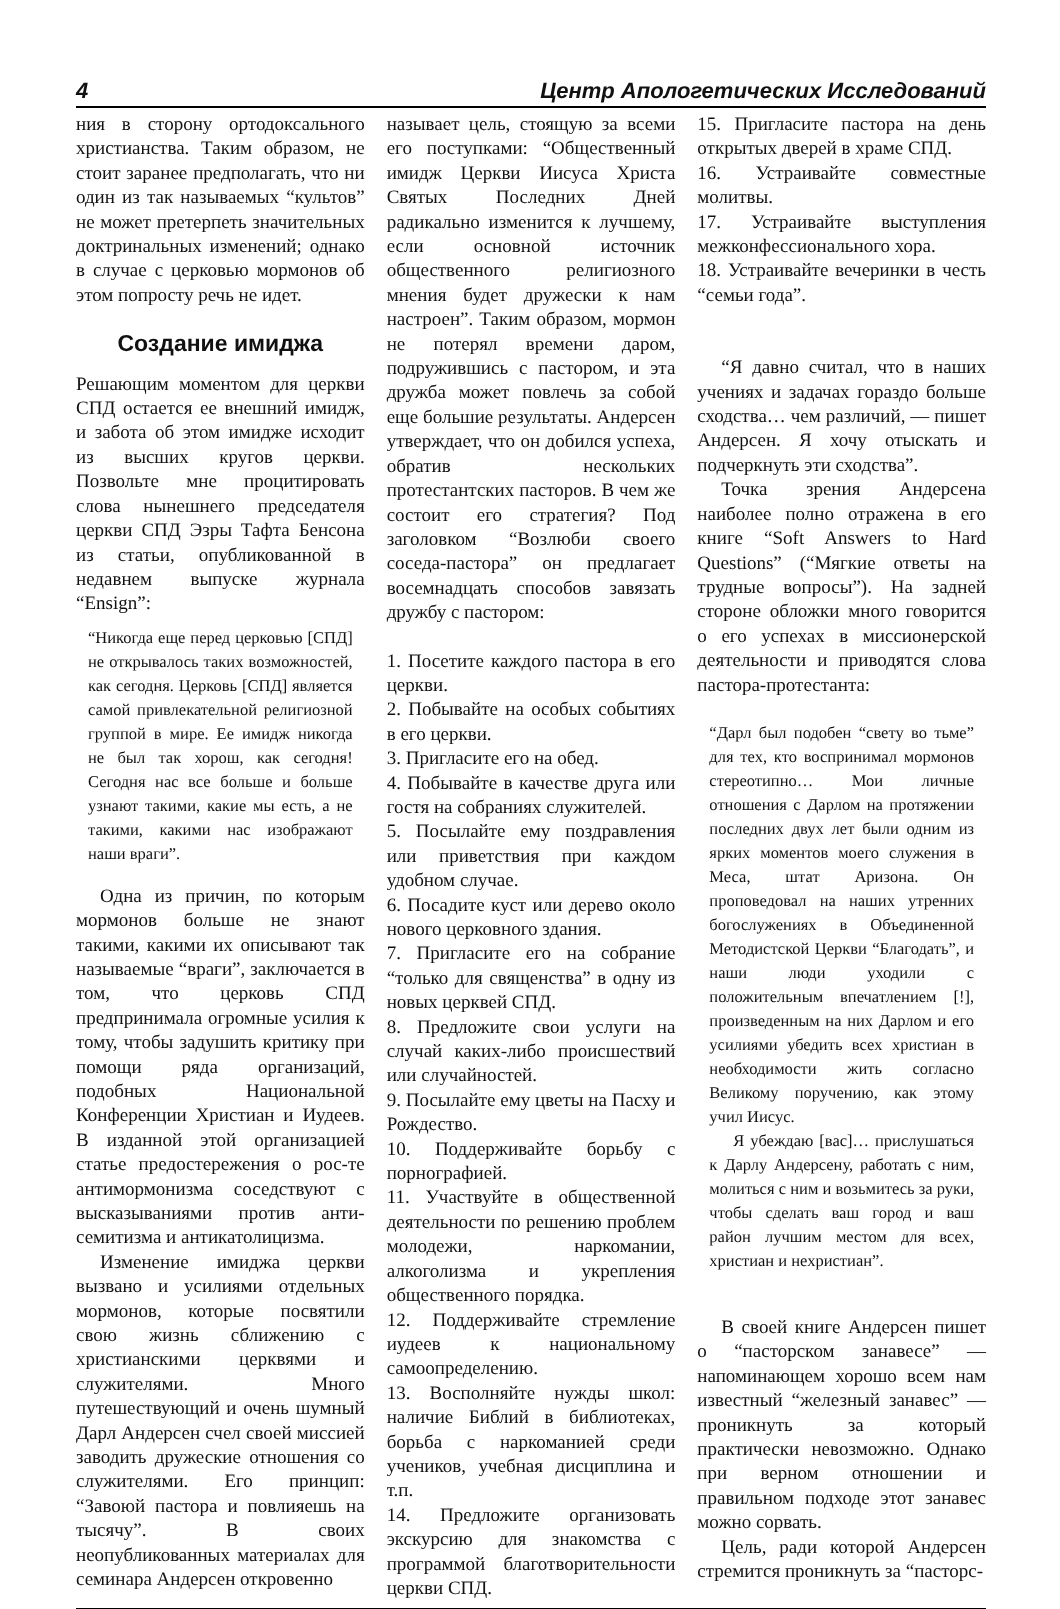4 Центр Апологетических Исследований
ния в сторону ортодоксального христианства. Таким образом, не стоит заранее предполагать, что ни один из так называемых “культов” не может претерпеть значительных доктринальных изменений; однако в случае с церковью мормонов об этом попросту речь не идет.
Создание имиджа
Решающим моментом для церкви СПД остается ее внешний имидж, и забота об этом имидже исходит из высших кругов церкви. Позвольте мне процитировать слова нынешнего председателя церкви СПД Эзры Тафта Бенсона из статьи, опубликованной в недавнем выпуске журнала “Ensign”:
“Никогда еще перед церковью [СПД] не открывалось таких возможностей, как сегодня. Церковь [СПД] является самой привлекательной религиозной группой в мире. Ее имидж никогда не был так хорош, как сегодня! Сегодня нас все больше и больше узнают такими, какие мы есть, а не такими, какими нас изображают наши враги”.
Одна из причин, по которым мормонов больше не знают такими, какими их описывают так называемые “враги”, заключается в том, что церковь СПД предпринимала огромные усилия к тому, чтобы задушить критику при помощи ряда организаций, подобных Национальной Конференции Христиан и Иудеев. В изданной этой организацией статье предостережения о рос-те антимормонизма соседствуют с высказываниями против анти-семитизма и антикатолицизма.
Изменение имиджа церкви вызвано и усилиями отдельных мормонов, которые посвятили свою жизнь сближению с христианскими церквями и служителями. Много путешествующий и очень шумный Дарл Андерсен счел своей миссией заводить дружеские отношения со служителями. Его принцип: “Завоюй пастора и повлияешь на тысячу”. В своих неопубликованных материалах для семинара Андерсен откровенно
называет цель, стоящую за всеми его поступками: “Общественный имидж Церкви Иисуса Христа Святых Последних Дней радикально изменится к лучшему, если основной источник общественного религиозного мнения будет дружески к нам настроен”. Таким образом, мормон не потерял времени даром, подружившись с пастором, и эта дружба может повлечь за собой еще большие результаты. Андерсен утверждает, что он добился успеха, обратив нескольких протестантских пасторов. В чем же состоит его стратегия? Под заголовком “Возлюби своего соседа-пастора” он предлагает восемнадцать способов завязать дружбу с пастором:
1. Посетите каждого пастора в его церкви.
2. Побывайте на особых событиях в его церкви.
3. Пригласите его на обед.
4. Побывайте в качестве друга или гостя на собраниях служителей.
5. Посылайте ему поздравления или приветствия при каждом удобном случае.
6. Посадите куст или дерево около нового церковного здания.
7. Пригласите его на собрание “только для священства” в одну из новых церквей СПД.
8. Предложите свои услуги на случай каких-либо происшествий или случайностей.
9. Посылайте ему цветы на Пасху и Рождество.
10. Поддерживайте борьбу с порнографией.
11. Участвуйте в общественной деятельности по решению проблем молодежи, наркомании, алкоголизма и укрепления общественного порядка.
12. Поддерживайте стремление иудеев к национальному самоопределению.
13. Восполняйте нужды школ: наличие Библий в библиотеках, борьба с наркоманией среди учеников, учебная дисциплина и т.п.
14. Предложите организовать экскурсию для знакомства с программой благотворительности церкви СПД.
15. Пригласите пастора на день открытых дверей в храме СПД.
16. Устраивайте совместные молитвы.
17. Устраивайте выступления межконфессионального хора.
18. Устраивайте вечеринки в честь “семьи года”.
“Я давно считал, что в наших учениях и задачах гораздо больше сходства… чем различий, — пишет Андерсен. Я хочу отыскать и подчеркнуть эти сходства”.
Точка зрения Андерсена наиболее полно отражена в его книге “Soft Answers to Hard Questions” (“Мягкие ответы на трудные вопросы”). На задней стороне обложки много говорится о его успехах в миссионерской деятельности и приводятся слова пастора-протестанта:
“Дарл был подобен “свету во тьме” для тех, кто воспринимал мормонов стереотипно… Мои личные отношения с Дарлом на протяжении последних двух лет были одним из ярких моментов моего служения в Меса, штат Аризона. Он проповедовал на наших утренних богослужениях в Объединенной Методистской Церкви “Благодать”, и наши люди уходили с положительным впечатлением [!], произведенным на них Дарлом и его усилиями убедить всех христиан в необходимости жить согласно Великому поручению, как этому учил Иисус.
Я убеждаю [вас]… прислушаться к Дарлу Андерсену, работать с ним, молиться с ним и возьмитесь за руки, чтобы сделать ваш город и ваш район лучшим местом для всех, христиан и нехристиан”.
В своей книге Андерсен пишет о “пасторском занавесе” — напоминающем хорошо всем нам известный “железный занавес” — проникнуть за который практически невозможно. Однако при верном отношении и правильном подходе этот занавес можно сорвать.
Цель, ради которой Андерсен стремится проникнуть за “пасторс-